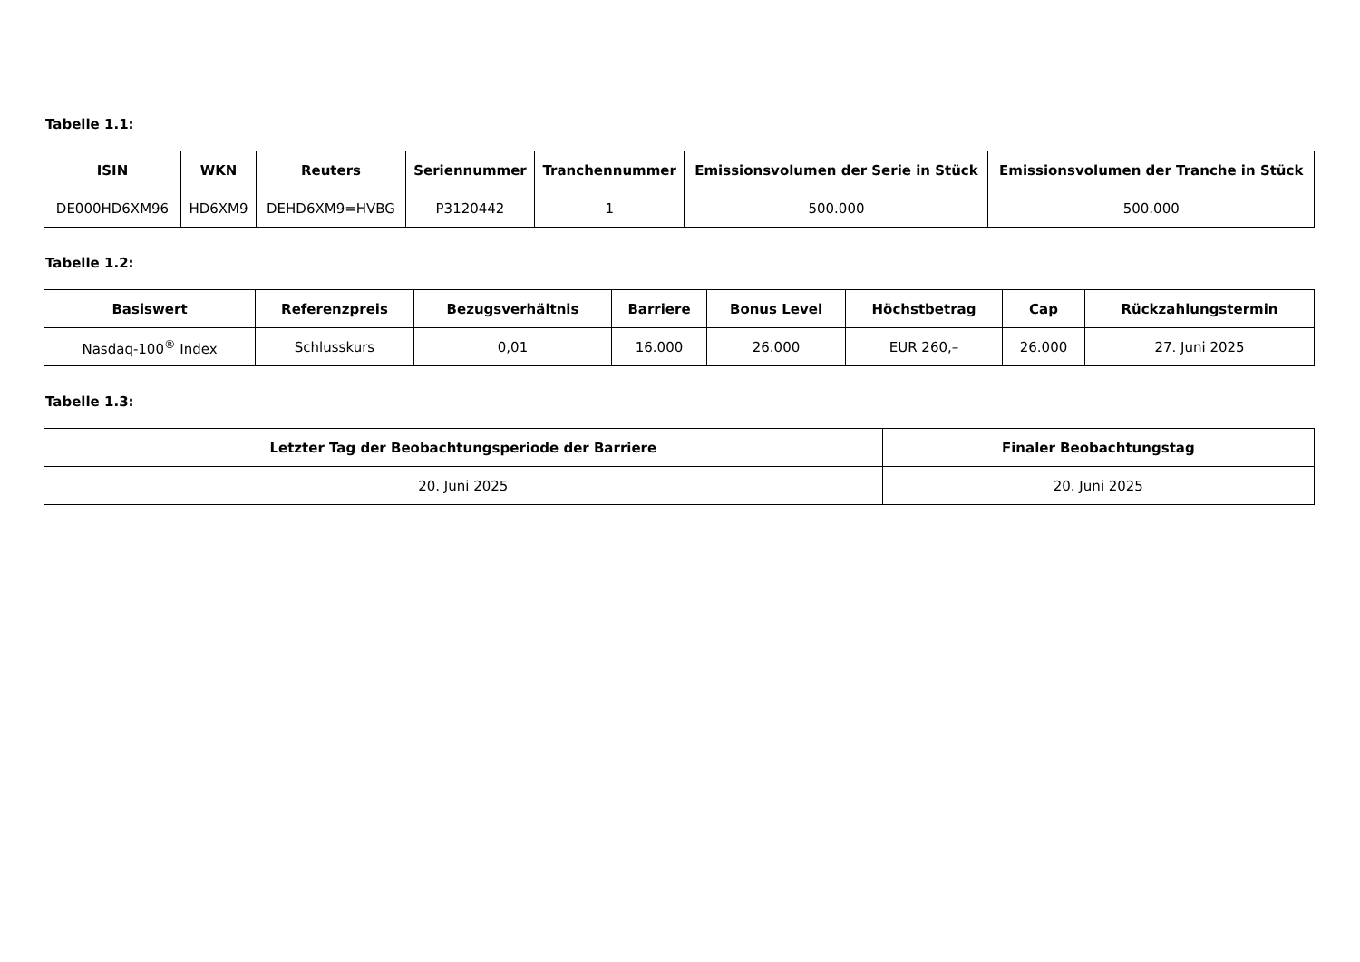Tabelle 1.1:
| ISIN | WKN | Reuters | Seriennummer | Tranchennummer | Emissionsvolumen der Serie in Stück | Emissionsvolumen der Tranche in Stück |
| --- | --- | --- | --- | --- | --- | --- |
| DE000HD6XM96 | HD6XM9 | DEHD6XM9=HVBG | P3120442 | 1 | 500.000 | 500.000 |
Tabelle 1.2:
| Basiswert | Referenzpreis | Bezugsverhältnis | Barriere | Bonus Level | Höchstbetrag | Cap | Rückzahlungstermin |
| --- | --- | --- | --- | --- | --- | --- | --- |
| Nasdaq-100<sup>®</sup> Index | Schlusskurs | 0,01 | 16.000 | 26.000 | EUR 260,– | 26.000 | 27. Juni 2025 |
Tabelle 1.3:
| Letzter Tag der Beobachtungsperiode der Barriere | Finaler Beobachtungstag |
| --- | --- |
| 20. Juni 2025 | 20. Juni 2025 |